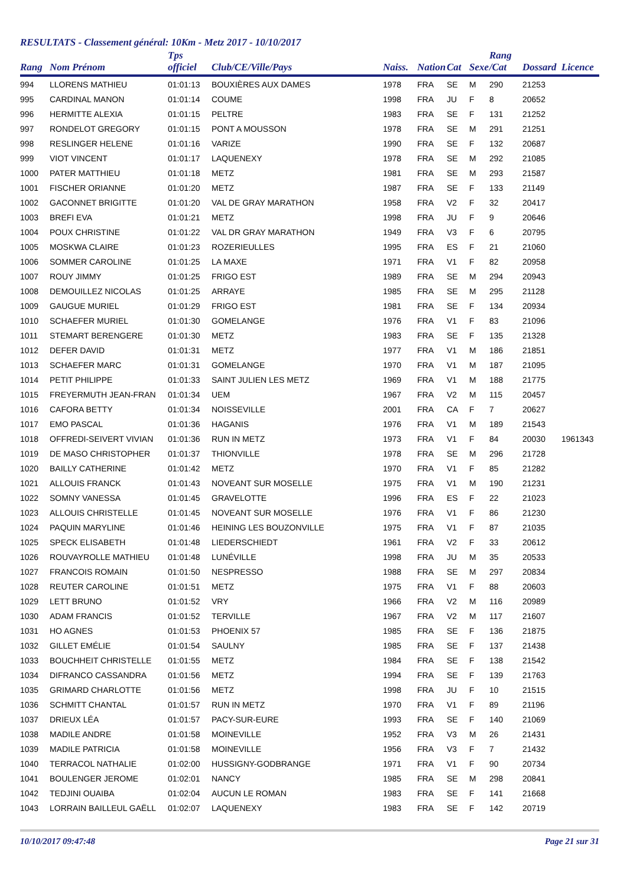RESULTATS - Classement général: 10Km - Metz 2017 - 10/10/2017
| Rang | Nom Prénom | Tps officiel | Club/CE/Ville/Pays | Naiss. | Nation | Cat | Sexe | Rang /Cat | Dossard | Licence |
| --- | --- | --- | --- | --- | --- | --- | --- | --- | --- | --- |
| 994 | LLORENS MATHIEU | 01:01:13 | BOUXIÈRES AUX DAMES | 1978 | FRA | SE | M | 290 | 21253 | |
| 995 | CARDINAL MANON | 01:01:14 | COUME | 1998 | FRA | JU | F | 8 | 20652 | |
| 996 | HERMITTE ALEXIA | 01:01:15 | PELTRE | 1983 | FRA | SE | F | 131 | 21252 | |
| 997 | RONDELOT GREGORY | 01:01:15 | PONT A MOUSSON | 1978 | FRA | SE | M | 291 | 21251 | |
| 998 | RESLINGER HELENE | 01:01:16 | VARIZE | 1990 | FRA | SE | F | 132 | 20687 | |
| 999 | VIOT VINCENT | 01:01:17 | LAQUENEXY | 1978 | FRA | SE | M | 292 | 21085 | |
| 1000 | PATER MATTHIEU | 01:01:18 | METZ | 1981 | FRA | SE | M | 293 | 21587 | |
| 1001 | FISCHER ORIANNE | 01:01:20 | METZ | 1987 | FRA | SE | F | 133 | 21149 | |
| 1002 | GACONNET BRIGITTE | 01:01:20 | VAL DE GRAY MARATHON | 1958 | FRA | V2 | F | 32 | 20417 | |
| 1003 | BREFI EVA | 01:01:21 | METZ | 1998 | FRA | JU | F | 9 | 20646 | |
| 1004 | POUX CHRISTINE | 01:01:22 | VAL DR GRAY MARATHON | 1949 | FRA | V3 | F | 6 | 20795 | |
| 1005 | MOSKWA CLAIRE | 01:01:23 | ROZERIEULLES | 1995 | FRA | ES | F | 21 | 21060 | |
| 1006 | SOMMER CAROLINE | 01:01:25 | LA MAXE | 1971 | FRA | V1 | F | 82 | 20958 | |
| 1007 | ROUY JIMMY | 01:01:25 | FRIGO EST | 1989 | FRA | SE | M | 294 | 20943 | |
| 1008 | DEMOUILLEZ NICOLAS | 01:01:25 | ARRAYE | 1985 | FRA | SE | M | 295 | 21128 | |
| 1009 | GAUGUE MURIEL | 01:01:29 | FRIGO EST | 1981 | FRA | SE | F | 134 | 20934 | |
| 1010 | SCHAEFER MURIEL | 01:01:30 | GOMELANGE | 1976 | FRA | V1 | F | 83 | 21096 | |
| 1011 | STEMART BERENGERE | 01:01:30 | METZ | 1983 | FRA | SE | F | 135 | 21328 | |
| 1012 | DEFER DAVID | 01:01:31 | METZ | 1977 | FRA | V1 | M | 186 | 21851 | |
| 1013 | SCHAEFER MARC | 01:01:31 | GOMELANGE | 1970 | FRA | V1 | M | 187 | 21095 | |
| 1014 | PETIT PHILIPPE | 01:01:33 | SAINT JULIEN LES METZ | 1969 | FRA | V1 | M | 188 | 21775 | |
| 1015 | FREYERMUTH JEAN-FRAN | 01:01:34 | UEM | 1967 | FRA | V2 | M | 115 | 20457 | |
| 1016 | CAFORA BETTY | 01:01:34 | NOISSEVILLE | 2001 | FRA | CA | F | 7 | 20627 | |
| 1017 | EMO PASCAL | 01:01:36 | HAGANIS | 1976 | FRA | V1 | M | 189 | 21543 | |
| 1018 | OFFREDI-SEIVERT VIVIAN | 01:01:36 | RUN IN METZ | 1973 | FRA | V1 | F | 84 | 20030 | 1961343 |
| 1019 | DE MASO CHRISTOPHER | 01:01:37 | THIONVILLE | 1978 | FRA | SE | M | 296 | 21728 | |
| 1020 | BAILLY CATHERINE | 01:01:42 | METZ | 1970 | FRA | V1 | F | 85 | 21282 | |
| 1021 | ALLOUIS FRANCK | 01:01:43 | NOVEANT SUR MOSELLE | 1975 | FRA | V1 | M | 190 | 21231 | |
| 1022 | SOMNY VANESSA | 01:01:45 | GRAVELOTTE | 1996 | FRA | ES | F | 22 | 21023 | |
| 1023 | ALLOUIS CHRISTELLE | 01:01:45 | NOVEANT SUR MOSELLE | 1976 | FRA | V1 | F | 86 | 21230 | |
| 1024 | PAQUIN MARYLINE | 01:01:46 | HEINING LES BOUZONVILLE | 1975 | FRA | V1 | F | 87 | 21035 | |
| 1025 | SPECK ELISABETH | 01:01:48 | LIEDERSCHIEDT | 1961 | FRA | V2 | F | 33 | 20612 | |
| 1026 | ROUVAYROLLE MATHIEU | 01:01:48 | LUNÉVILLE | 1998 | FRA | JU | M | 35 | 20533 | |
| 1027 | FRANCOIS ROMAIN | 01:01:50 | NESPRESSO | 1988 | FRA | SE | M | 297 | 20834 | |
| 1028 | REUTER CAROLINE | 01:01:51 | METZ | 1975 | FRA | V1 | F | 88 | 20603 | |
| 1029 | LETT BRUNO | 01:01:52 | VRY | 1966 | FRA | V2 | M | 116 | 20989 | |
| 1030 | ADAM FRANCIS | 01:01:52 | TERVILLE | 1967 | FRA | V2 | M | 117 | 21607 | |
| 1031 | HO AGNES | 01:01:53 | PHOENIX 57 | 1985 | FRA | SE | F | 136 | 21875 | |
| 1032 | GILLET EMÉLIE | 01:01:54 | SAULNY | 1985 | FRA | SE | F | 137 | 21438 | |
| 1033 | BOUCHHEIT CHRISTELLE | 01:01:55 | METZ | 1984 | FRA | SE | F | 138 | 21542 | |
| 1034 | DIFRANCO CASSANDRA | 01:01:56 | METZ | 1994 | FRA | SE | F | 139 | 21763 | |
| 1035 | GRIMARD CHARLOTTE | 01:01:56 | METZ | 1998 | FRA | JU | F | 10 | 21515 | |
| 1036 | SCHMITT CHANTAL | 01:01:57 | RUN IN METZ | 1970 | FRA | V1 | F | 89 | 21196 | |
| 1037 | DRIEUX LÉA | 01:01:57 | PACY-SUR-EURE | 1993 | FRA | SE | F | 140 | 21069 | |
| 1038 | MADILE ANDRE | 01:01:58 | MOINEVILLE | 1952 | FRA | V3 | M | 26 | 21431 | |
| 1039 | MADILE PATRICIA | 01:01:58 | MOINEVILLE | 1956 | FRA | V3 | F | 7 | 21432 | |
| 1040 | TERRACOL NATHALIE | 01:02:00 | HUSSIGNY-GODBRANGE | 1971 | FRA | V1 | F | 90 | 20734 | |
| 1041 | BOULENGER JEROME | 01:02:01 | NANCY | 1985 | FRA | SE | M | 298 | 20841 | |
| 1042 | TEDJINI OUAIBA | 01:02:04 | AUCUN LE ROMAN | 1983 | FRA | SE | F | 141 | 21668 | |
| 1043 | LORRAIN BAILLEUL GAËLL | 01:02:07 | LAQUENEXY | 1983 | FRA | SE | F | 142 | 20719 | |
10/10/2017 09:47:48 Page 21 sur 31